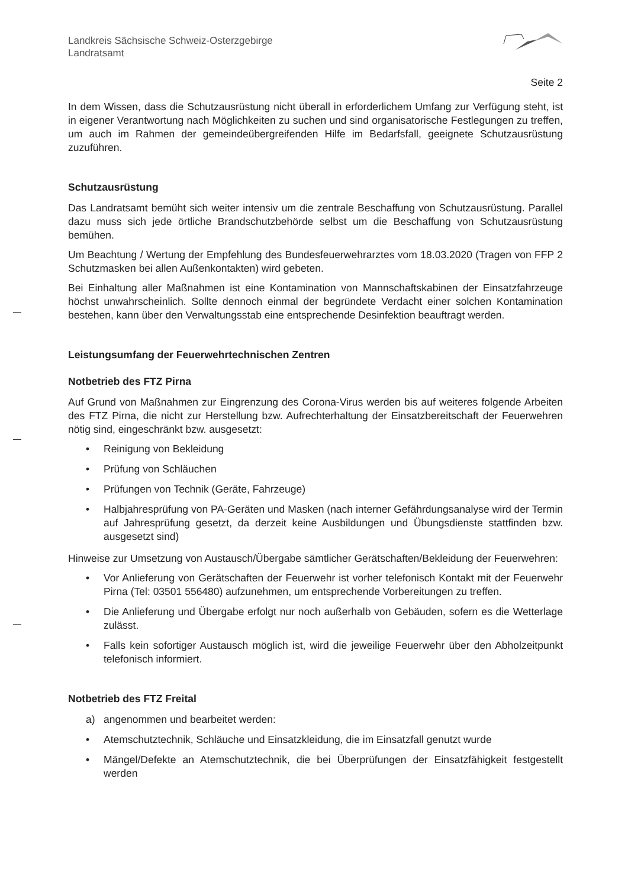Landkreis Sächsische Schweiz-Osterzgebirge
Landratsamt
Seite 2
In dem Wissen, dass die Schutzausrüstung nicht überall in erforderlichem Umfang zur Verfügung steht, ist in eigener Verantwortung nach Möglichkeiten zu suchen und sind organisatorische Festlegungen zu treffen, um auch im Rahmen der gemeindeübergreifenden Hilfe im Bedarfsfall, geeignete Schutzausrüstung zuzuführen.
Schutzausrüstung
Das Landratsamt bemüht sich weiter intensiv um die zentrale Beschaffung von Schutzausrüstung. Parallel dazu muss sich jede örtliche Brandschutzbehörde selbst um die Beschaffung von Schutzausrüstung bemühen.
Um Beachtung / Wertung der Empfehlung des Bundesfeuerwehrarztes vom 18.03.2020 (Tragen von FFP 2 Schutzmasken bei allen Außenkontakten) wird gebeten.
Bei Einhaltung aller Maßnahmen ist eine Kontamination von Mannschaftskabinen der Einsatzfahrzeuge höchst unwahrscheinlich. Sollte dennoch einmal der begründete Verdacht einer solchen Kontamination bestehen, kann über den Verwaltungsstab eine entsprechende Desinfektion beauftragt werden.
Leistungsumfang der Feuerwehrtechnischen Zentren
Notbetrieb des FTZ Pirna
Auf Grund von Maßnahmen zur Eingrenzung des Corona-Virus werden bis auf weiteres folgende Arbeiten des FTZ Pirna, die nicht zur Herstellung bzw. Aufrechterhaltung der Einsatzbereitschaft der Feuerwehren nötig sind, eingeschränkt bzw. ausgesetzt:
• Reinigung von Bekleidung
• Prüfung von Schläuchen
• Prüfungen von Technik (Geräte, Fahrzeuge)
• Halbjahresprüfung von PA-Geräten und Masken (nach interner Gefährdungsanalyse wird der Termin auf Jahresprüfung gesetzt, da derzeit keine Ausbildungen und Übungsdienste stattfinden bzw. ausgesetzt sind)
Hinweise zur Umsetzung von Austausch/Übergabe sämtlicher Gerätschaften/Bekleidung der Feuerwehren:
• Vor Anlieferung von Gerätschaften der Feuerwehr ist vorher telefonisch Kontakt mit der Feuerwehr Pirna (Tel: 03501 556480) aufzunehmen, um entsprechende Vorbereitungen zu treffen.
• Die Anlieferung und Übergabe erfolgt nur noch außerhalb von Gebäuden, sofern es die Wetterlage zulässt.
• Falls kein sofortiger Austausch möglich ist, wird die jeweilige Feuerwehr über den Abholzeitpunkt telefonisch informiert.
Notbetrieb des FTZ Freital
a) angenommen und bearbeitet werden:
• Atemschutztechnik, Schläuche und Einsatzkleidung, die im Einsatzfall genutzt wurde
• Mängel/Defekte an Atemschutztechnik, die bei Überprüfungen der Einsatzfähigkeit festgestellt werden